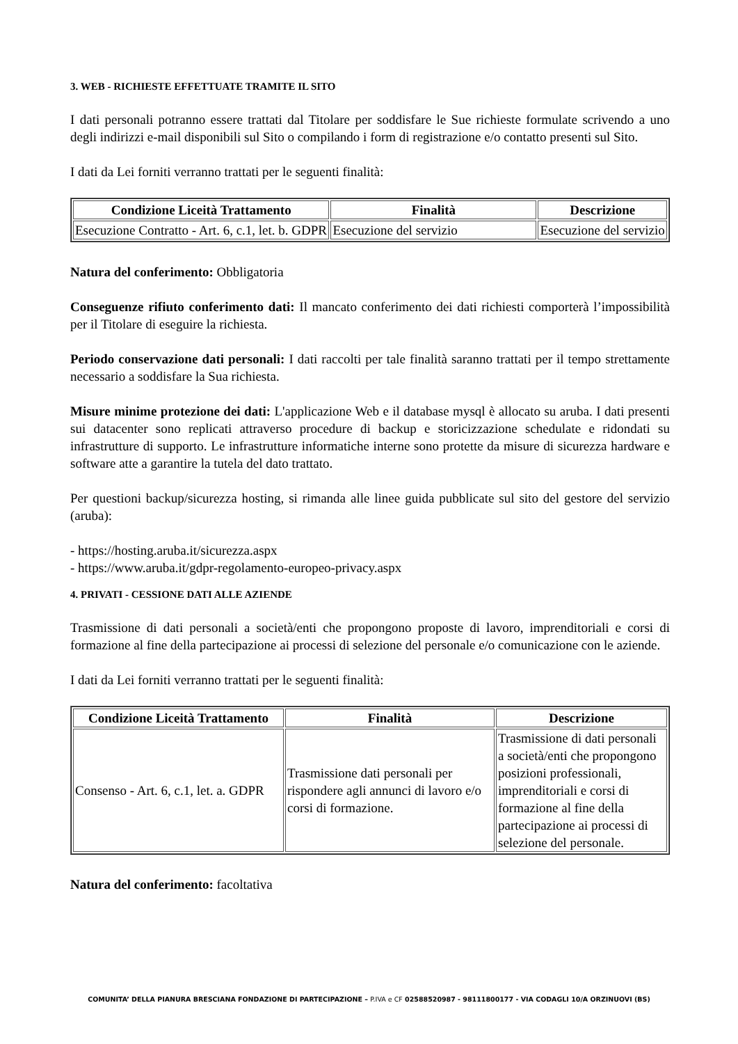3. WEB - RICHIESTE EFFETTUATE TRAMITE IL SITO
I dati personali potranno essere trattati dal Titolare per soddisfare le Sue richieste formulate scrivendo a uno degli indirizzi e-mail disponibili sul Sito o compilando i form di registrazione e/o contatto presenti sul Sito.
I dati da Lei forniti verranno trattati per le seguenti finalità:
| Condizione Liceità Trattamento | Finalità | Descrizione |
| --- | --- | --- |
| Esecuzione Contratto - Art. 6, c.1, let. b. GDPR | Esecuzione del servizio | Esecuzione del servizio |
Natura del conferimento: Obbligatoria
Conseguenze rifiuto conferimento dati: Il mancato conferimento dei dati richiesti comporterà l’impossibilità per il Titolare di eseguire la richiesta.
Periodo conservazione dati personali: I dati raccolti per tale finalità saranno trattati per il tempo strettamente necessario a soddisfare la Sua richiesta.
Misure minime protezione dei dati: L'applicazione Web e il database mysql è allocato su aruba. I dati presenti sui datacenter sono replicati attraverso procedure di backup e storicizzazione schedulate e ridondati su infrastrutture di supporto. Le infrastrutture informatiche interne sono protette da misure di sicurezza hardware e software atte a garantire la tutela del dato trattato.
Per questioni backup/sicurezza hosting, si rimanda alle linee guida pubblicate sul sito del gestore del servizio (aruba):
- https://hosting.aruba.it/sicurezza.aspx
- https://www.aruba.it/gdpr-regolamento-europeo-privacy.aspx
4. PRIVATI - CESSIONE DATI ALLE AZIENDE
Trasmissione di dati personali a società/enti che propongono proposte di lavoro, imprenditoriali e corsi di formazione al fine della partecipazione ai processi di selezione del personale e/o comunicazione con le aziende.
I dati da Lei forniti verranno trattati per le seguenti finalità:
| Condizione Liceità Trattamento | Finalità | Descrizione |
| --- | --- | --- |
| Consenso - Art. 6, c.1, let. a. GDPR | Trasmissione dati personali per rispondere agli annunci di lavoro e/o corsi di formazione. | Trasmissione di dati personali a società/enti che propongono posizioni professionali, imprenditoriali e corsi di formazione al fine della partecipazione ai processi di selezione del personale. |
Natura del conferimento: facoltativa
COMUNITA’ DELLA PIANURA BRESCIANA FONDAZIONE DI PARTECIPAZIONE – P.IVA e CF 02588520987 - 98111800177 - VIA CODAGLI 10/A ORZINUOVI (BS)